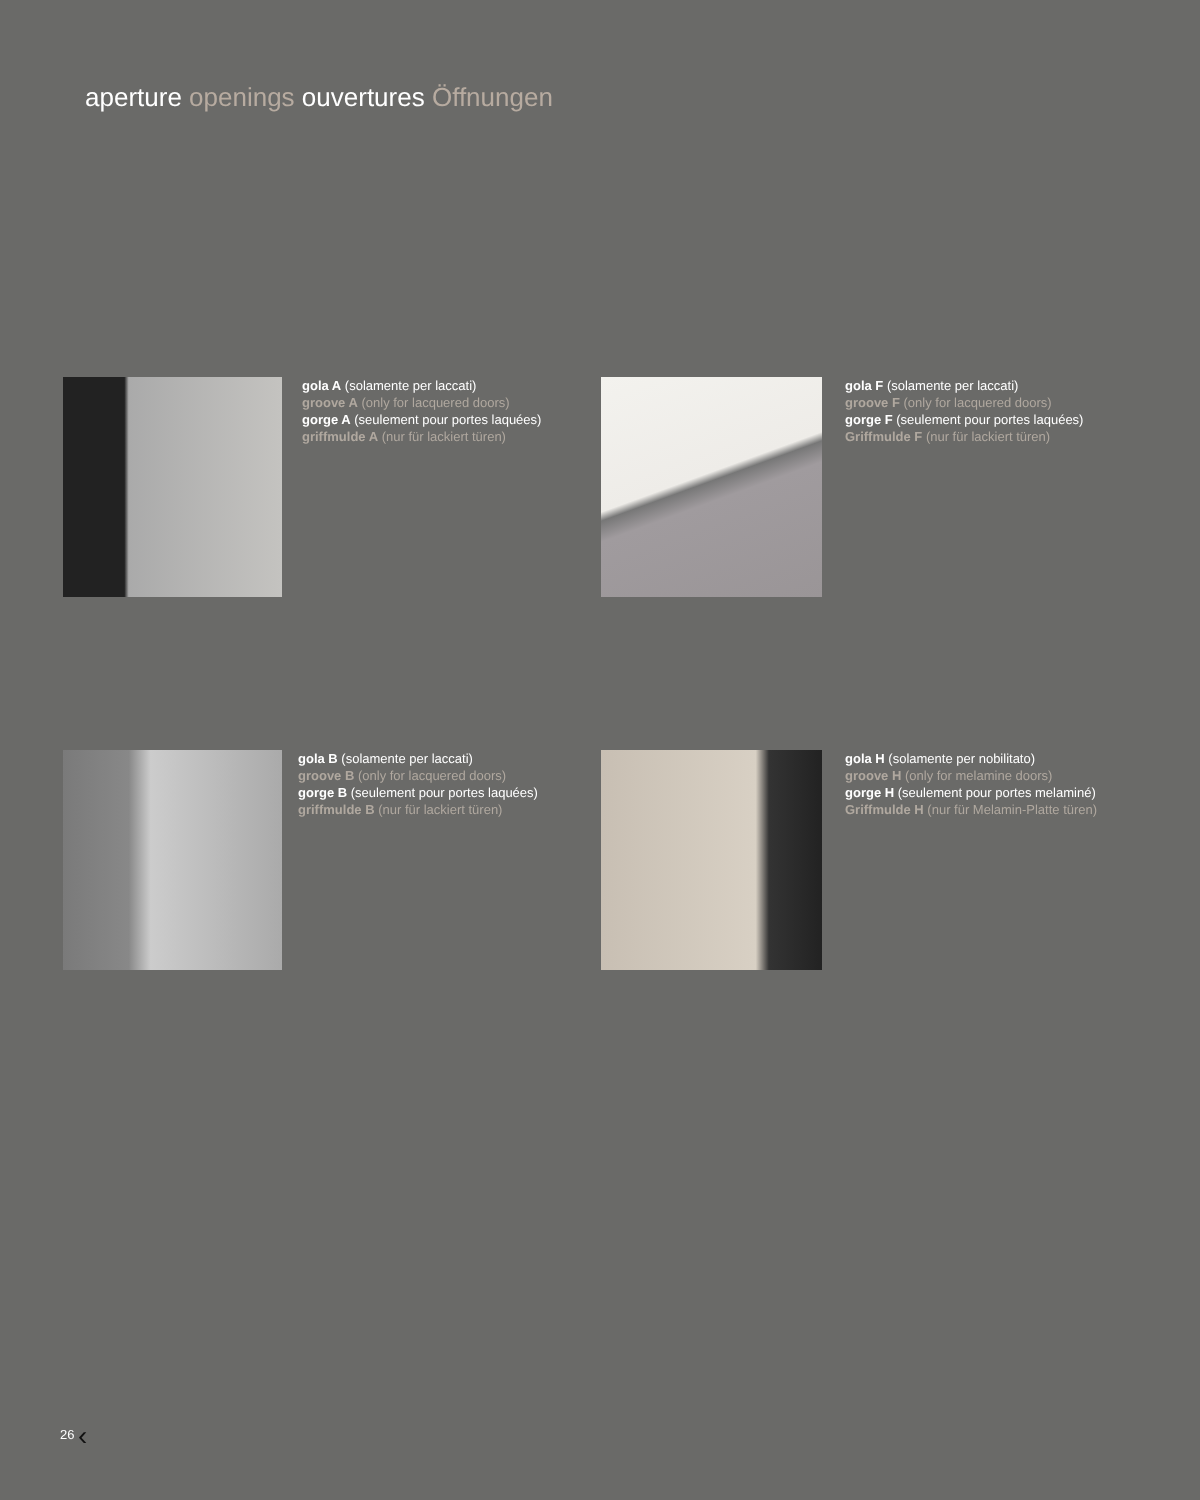aperture openings ouvertures Öffnungen
gola A (solamente per laccati)
groove A (only for lacquered doors)
gorge A (seulement pour portes laquées)
griffmulde A (nur für lackiert türen)
gola F (solamente per laccati)
groove F (only for lacquered doors)
gorge F (seulement pour portes laquées)
Griffmulde F (nur für lackiert türen)
gola B (solamente per laccati)
groove B (only for lacquered doors)
gorge B (seulement pour portes laquées)
griffmulde B (nur für lackiert türen)
gola H (solamente per nobilitato)
groove H (only for melamine doors)
gorge H (seulement pour portes melaminé)
Griffmulde H (nur für Melamin-Platte türen)
26 ‹